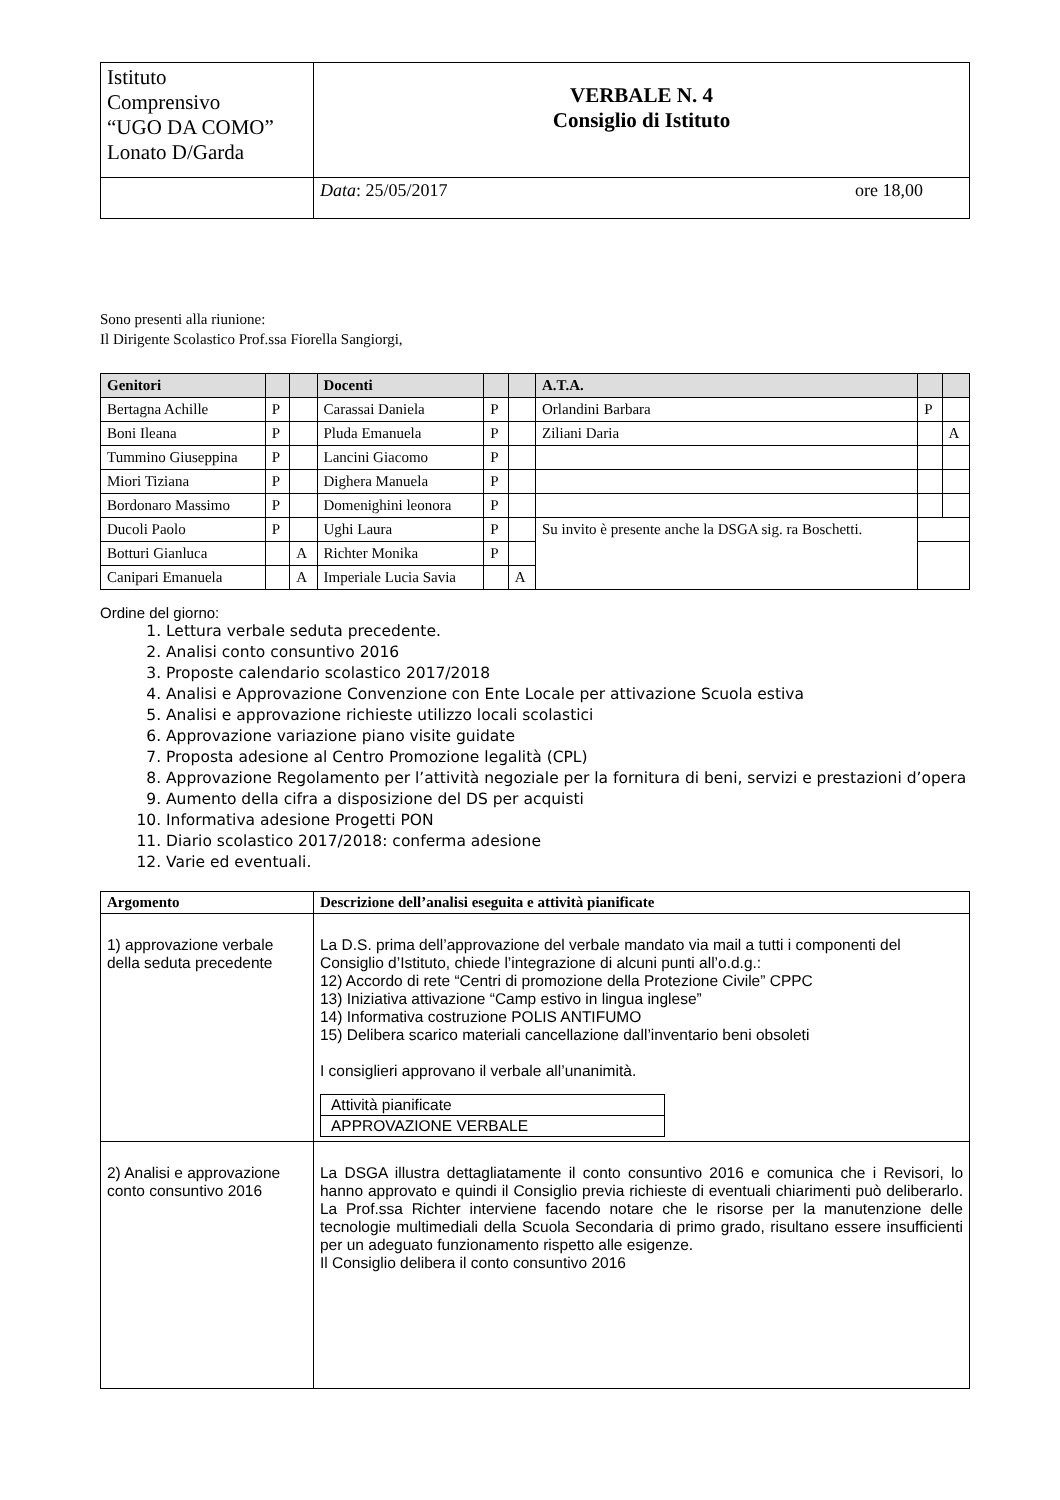| Istituto Comprensivo “UGO DA COMO” Lonato D/Garda | VERBALE N. 4 Consiglio di Istituto |
| | Data : 25/05/2017 ore 18,00 |
Sono presenti alla riunione:
Il Dirigente Scolastico Prof.ssa Fiorella Sangiorgi,
| Genitori | | | Docenti | | | A.T.A. | | |
| --- | --- | --- | --- | --- | --- | --- | --- | --- |
| Bertagna Achille | P | | Carassai Daniela | P | | Orlandini Barbara | P | |
| Boni Ileana | P | | Pluda Emanuela | P | | Ziliani Daria | | A |
| Tummino Giuseppina | P | | Lancini Giacomo | P | | | | |
| Miori Tiziana | P | | Dighera Manuela | P | | | | |
| Bordonaro Massimo | P | | Domenighini leonora | P | | | | |
| Ducoli Paolo | P | | Ughi Laura | P | | Su invito è presente anche la DSGA sig. ra Boschetti. | | |
| Botturi Gianluca | | A | Richter Monika | P | | | | |
| Canipari Emanuela | | A | Imperiale Lucia Savia | | A | | | |
Ordine del giorno:
1. Lettura verbale seduta precedente.
2. Analisi conto consuntivo 2016
3. Proposte calendario scolastico 2017/2018
4. Analisi e Approvazione Convenzione con Ente Locale per attivazione Scuola estiva
5. Analisi e approvazione richieste utilizzo locali scolastici
6. Approvazione variazione piano visite guidate
7. Proposta adesione al Centro Promozione legalità (CPL)
8. Approvazione Regolamento per l’attività negoziale per la fornitura di beni, servizi e prestazioni d’opera
9. Aumento della cifra a disposizione del DS per acquisti
10. Informativa adesione Progetti PON
11. Diario scolastico 2017/2018: conferma adesione
12. Varie ed eventuali.
| Argomento | Descrizione dell’analisi eseguita e attività pianificate |
| --- | --- |
| 1) approvazione verbale della seduta precedente | La D.S. prima dell’approvazione del verbale mandato via mail a tutti i componenti del Consiglio d’Istituto, chiede l’integrazione di alcuni punti all’o.d.g.: 12) Accordo di rete “Centri di promozione della Protezione Civile” CPPC 13) Iniziativa attivazione “Camp estivo in lingua inglese” 14) Informativa costruzione POLIS ANTIFUMO 15) Delibera scarico materiali cancellazione dall’inventario beni obsoleti I consiglieri approvano il verbale all’unanimità. / Attività pianificate / / APPROVAZIONE VERBALE / |
| 2) Analisi e approvazione conto consuntivo 2016 | La DSGA illustra dettagliatamente il conto consuntivo 2016 e comunica che i Revisori, lo hanno approvato e quindi il Consiglio previa richieste di eventuali chiarimenti può deliberarlo. La Prof.ssa Richter interviene facendo notare che le risorse per la manutenzione delle tecnologie multimediali della Scuola Secondaria di primo grado, risultano essere insufficienti per un adeguato funzionamento rispetto alle esigenze. Il Consiglio delibera il conto consuntivo 2016 |